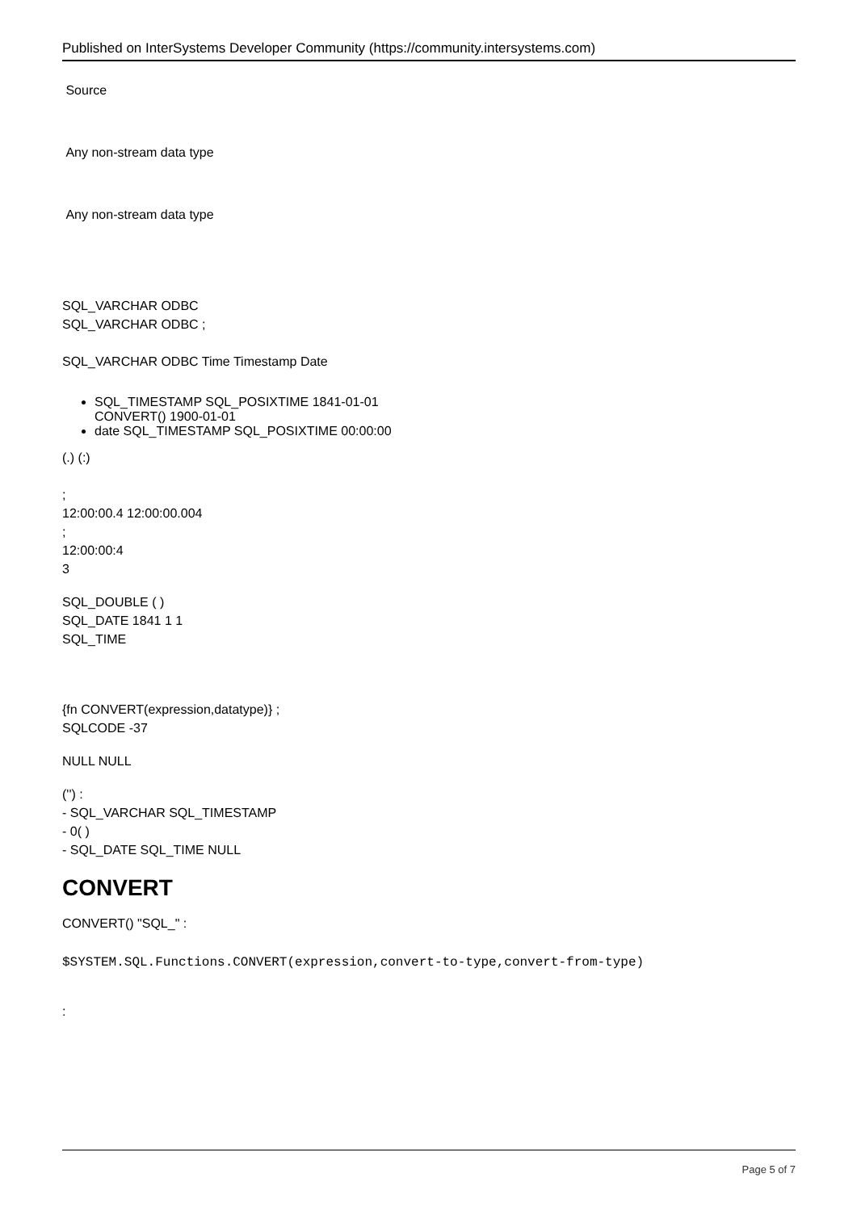Published on InterSystems Developer Community (https://community.intersystems.com)
Source
Any non-stream data type
Any non-stream data type
SQL_VARCHAR ODBC
SQL_VARCHAR ODBC ;
SQL_VARCHAR ODBC Time Timestamp Date
SQL_TIMESTAMP SQL_POSIXTIME 1841-01-01
CONVERT() 1900-01-01
date SQL_TIMESTAMP SQL_POSIXTIME 00:00:00
(.) (:)
;
12:00:00.4 12:00:00.004
;
12:00:00:4
3
SQL_DOUBLE ( )
SQL_DATE 1841 1 1
SQL_TIME
{fn CONVERT(expression,datatype)} ;
SQLCODE -37
NULL NULL
('') :
- SQL_VARCHAR SQL_TIMESTAMP
- 0( )
- SQL_DATE SQL_TIME NULL
CONVERT
CONVERT() "SQL_" :
$SYSTEM.SQL.Functions.CONVERT(expression,convert-to-type,convert-from-type)
:
Page 5 of 7